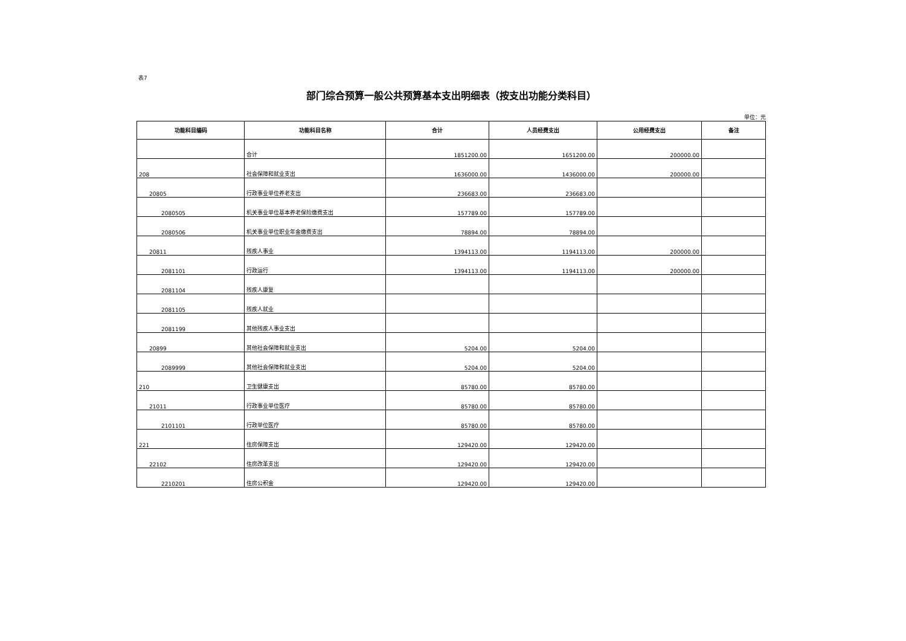表7
部门综合预算一般公共预算基本支出明细表（按支出功能分类科目）
单位：元
| 功能科目编码 | 功能科目名称 | 合计 | 人员经费支出 | 公用经费支出 | 备注 |
| --- | --- | --- | --- | --- | --- |
| | 合计 | 1851200.00 | 1651200.00 | 200000.00 | |
| 208 | 社会保障和就业支出 | 1636000.00 | 1436000.00 | 200000.00 | |
| 20805 | 行政事业单位养老支出 | 236683.00 | 236683.00 | | |
| 2080505 | 机关事业单位基本养老保险缴费支出 | 157789.00 | 157789.00 | | |
| 2080506 | 机关事业单位职业年金缴费支出 | 78894.00 | 78894.00 | | |
| 20811 | 残疾人事业 | 1394113.00 | 1194113.00 | 200000.00 | |
| 2081101 | 行政运行 | 1394113.00 | 1194113.00 | 200000.00 | |
| 2081104 | 残疾人康复 | | | | |
| 2081105 | 残疾人就业 | | | | |
| 2081199 | 其他残疾人事业支出 | | | | |
| 20899 | 其他社会保障和就业支出 | 5204.00 | 5204.00 | | |
| 2089999 | 其他社会保障和就业支出 | 5204.00 | 5204.00 | | |
| 210 | 卫生健康支出 | 85780.00 | 85780.00 | | |
| 21011 | 行政事业单位医疗 | 85780.00 | 85780.00 | | |
| 2101101 | 行政单位医疗 | 85780.00 | 85780.00 | | |
| 221 | 住房保障支出 | 129420.00 | 129420.00 | | |
| 22102 | 住房改革支出 | 129420.00 | 129420.00 | | |
| 2210201 | 住房公积金 | 129420.00 | 129420.00 | | |